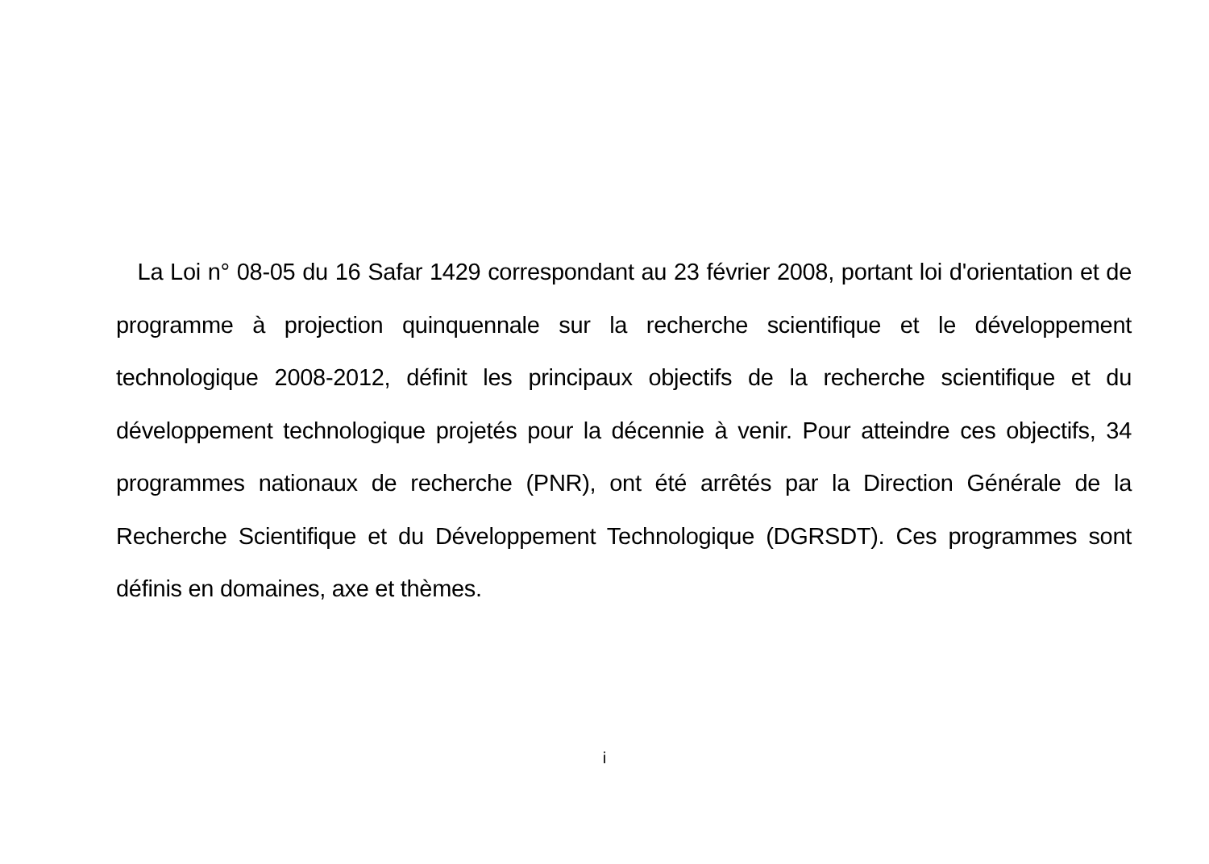La Loi n° 08-05 du 16 Safar 1429 correspondant au 23 février 2008, portant loi d'orientation et de programme à projection quinquennale sur la recherche scientifique et le développement technologique 2008-2012, définit les principaux objectifs de la recherche scientifique et du développement technologique projetés pour la décennie à venir. Pour atteindre ces objectifs, 34 programmes nationaux de recherche (PNR), ont été arrêtés par la Direction Générale de la Recherche Scientifique et du Développement Technologique (DGRSDT). Ces programmes sont définis en domaines, axe et thèmes.
i